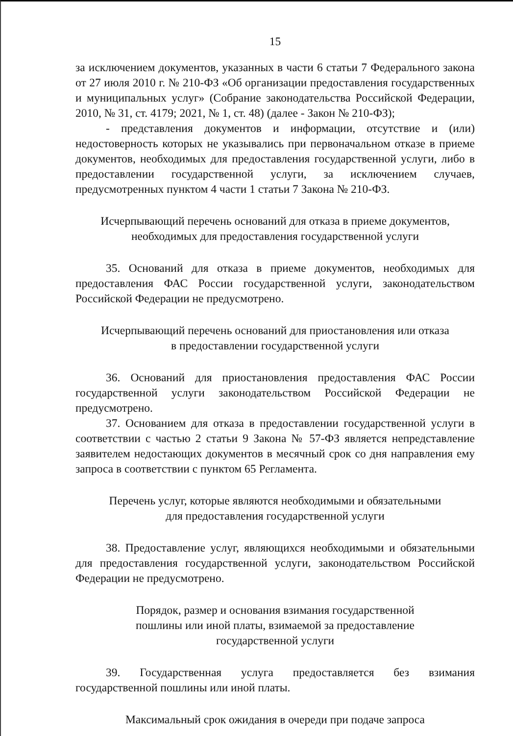15
за исключением документов, указанных в части 6 статьи 7 Федерального закона от 27 июля 2010 г. № 210-ФЗ «Об организации предоставления государственных и муниципальных услуг» (Собрание законодательства Российской Федерации, 2010, № 31, ст. 4179; 2021, № 1, ст. 48) (далее - Закон № 210-ФЗ);
- представления документов и информации, отсутствие и (или) недостоверность которых не указывались при первоначальном отказе в приеме документов, необходимых для предоставления государственной услуги, либо в предоставлении государственной услуги, за исключением случаев, предусмотренных пунктом 4 части 1 статьи 7 Закона № 210-ФЗ.
Исчерпывающий перечень оснований для отказа в приеме документов,
необходимых для предоставления государственной услуги
35. Оснований для отказа в приеме документов, необходимых для предоставления ФАС России государственной услуги, законодательством Российской Федерации не предусмотрено.
Исчерпывающий перечень оснований для приостановления или отказа
в предоставлении государственной услуги
36. Оснований для приостановления предоставления ФАС России государственной услуги законодательством Российской Федерации не предусмотрено.
37. Основанием для отказа в предоставлении государственной услуги в соответствии с частью 2 статьи 9 Закона № 57-ФЗ является непредставление заявителем недостающих документов в месячный срок со дня направления ему запроса в соответствии с пунктом 65 Регламента.
Перечень услуг, которые являются необходимыми и обязательными
для предоставления государственной услуги
38. Предоставление услуг, являющихся необходимыми и обязательными для предоставления государственной услуги, законодательством Российской Федерации не предусмотрено.
Порядок, размер и основания взимания государственной
пошлины или иной платы, взимаемой за предоставление
государственной услуги
39. Государственная услуга предоставляется без взимания государственной пошлины или иной платы.
Максимальный срок ожидания в очереди при подаче запроса